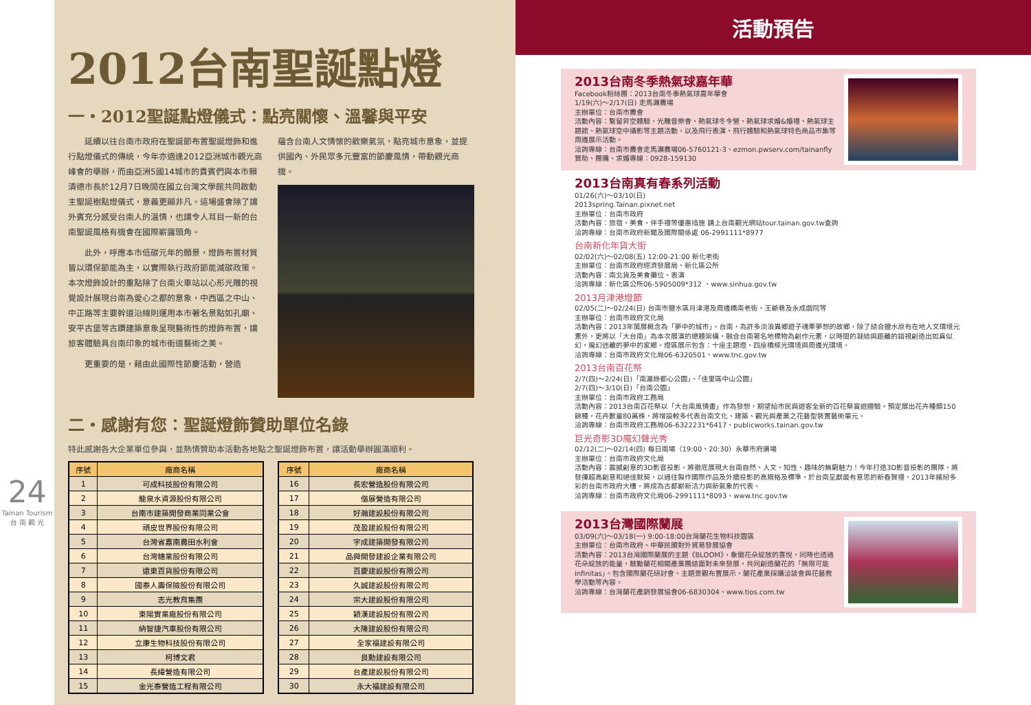24
Tainan Tourism
台 南 觀 光
2012台南聖誕點燈
一・2012聖誕點燈儀式：點亮關懷、溫馨與平安
延續以往台南市政府在聖誕節布置聖誕燈飾和進行點燈儀式的傳統，今年亦適逢2012亞洲城市觀光高峰會的舉辦，而由亞洲5國14城市的貴賓們與本市賴清德市長於12月7日晚間在國立台灣文學館共同啟動主聖誕樹點燈儀式，意義更顯非凡。這場盛會除了讓外賓充分感受台南人的溫情，也讓令人耳目一新的台南聖誕風格有機會在國際嶄露頭角。
此外，呼應本市低碳元年的願景，燈飾布置材質皆以環保節能為主，以實際執行政府節能減碳政策。本次燈飾設計的重點除了台南火車站以心形光雕的視覺設計展現台南為愛心之都的意象，中西區之中山、中正路等主要幹道沿線則運用本市著名景點如孔廟、安平古堡等古蹟建築意象呈現藝術性的燈飾布置，讓旅客體驗具台南印象的城市街道藝術之美。
更重要的是，藉由此國際性節慶活動，營造
蘊含台南人文情懷的歡樂氣氛，點亮城市意象，並提供國內、外民眾多元豐富的節慶風情，帶動觀光商機。
二・感謝有您：聖誕燈飾贊助單位名錄
特此感謝各大企業單位參與，並熱情贊助本活動各地點之聖誕燈飾布置，讓活動舉辦圓滿順利。
| 序號 | 廠商名稱 |
| --- | --- |
| 1 | 可成科技股份有限公司 |
| 2 | 龍泉水資源股份有限公司 |
| 3 | 台南市建築開發商業同業公會 |
| 4 | 頑皮世界股份有限公司 |
| 5 | 台灣省嘉南農田水利會 |
| 6 | 台灣糖業股份有限公司 |
| 7 | 遠東百貨股份有限公司 |
| 8 | 國泰人壽保險股份有限公司 |
| 9 | 志光教育集團 |
| 10 | 東陽實業廠股份有限公司 |
| 11 | 納智捷汽車股份有限公司 |
| 12 | 立康生物科技股份有限公司 |
| 13 | 柯博文君 |
| 14 | 長緯營造有限公司 |
| 15 | 金光泰營造工程有限公司 |
| 序號 | 廠商名稱 |
| --- | --- |
| 16 | 長宏營造股份有限公司 |
| 17 | 偕展營造有限公司 |
| 18 | 好瀚建設股份有限公司 |
| 19 | 茂盈建設股份有限公司 |
| 20 | 宇成建築開發有限公司 |
| 21 | 品舜開發建設企業有限公司 |
| 22 | 百慶建設股份有限公司 |
| 23 | 久誠建設股份有限公司 |
| 24 | 宗大建設股份有限公司 |
| 25 | 穎漢建設股份有限公司 |
| 26 | 大隆建設股份有限公司 |
| 27 | 全家福建設有限公司 |
| 28 | 良勳建設有限公司 |
| 29 | 台產建設股份有限公司 |
| 30 | 永大福建設有限公司 |
活動預告
2013台南冬季熱氣球嘉年華
Facebook粉絲團：2013台南冬季熱氣球嘉年華會
1/19(六)～2/17(日) 走馬瀨農場
主辦單位：台南市農會
活動內容：繫留昇空體驗、光雕音樂會、熱氣球冬令營、熱氣球求婚&婚禮、熱氣球主題館、熱氣球空中攝影等主題活動，以及飛行表演、飛行體驗和熱氣球特色商品市集等周邊展示活動。
洽詢專線：台南市農會走馬瀨農場06-5760121-3、ezmon.pwserv.com/tainanfly
贊助、團購、求婚專線：0928-159130
2013台南真有春系列活動
01/26(六)～03/10(日)
2013spring.Tainan.pixnet.net
主辦單位：台南市政府
活動內容：旅宿、美食、伴手禮等優惠措施 請上台南觀光網站tour.tainan.gov.tw查詢
洽詢專線：台南市政府新聞及國際關係處 06-2991111*8977
台南新化年貨大街
02/02(六)～02/08(五) 12:00-21:00 新化老街
主辦單位：台南市政府經濟發展局、新化區公所
活動內容：南北貨及美食攤位、表演
洽詢專線：新化區公所06-5905009*312 、www.sinhua.gov.tw
2013月津港燈節
02/05(二)～02/24(日) 台南市鹽水區月津港及周邊橋南老街、王爺巷及永成戲院等
主辦單位：台南市政府文化局
活動內容：2013年策展概念為「夢中的城市」。台南，為許多流浪異鄉遊子魂牽夢想的故鄉，除了結合鹽水原有在地人文環境元素外，更將以「大台南」為本次展演的總體架構，融合台南著名地標物為創作元素，以時間的凝結與距離的錯視創造出如真似幻，魔幻迷離的夢中的家鄉。燈區展示包含：十座主題燈、四座橋樑光環境與周邊光環境。
洽詢專線：台南市政府文化局06-6320501、www.tnc.gov.tw
2013台南百花祭
2/7(四)～2/24(日)「南瀛綠都心公園」、「佳里區中山公園」
2/7(四)～3/10(日)「台南公園」
主辦單位：台南市政府工務局
活動內容：2013台南百花祭以「大台南風情畫」作為發想，期望給市民與遊客全新的百花祭賞遊體驗。預定展出花卉種類150餘種，花卉數量80萬株，將增設較多代表台南文化、建築、觀光與產業之花藝型裝置藝術單元。
洽詢專線：台南市政府工務局06-6322231*6417、publicworks.tainan.gov.tw
巨光奇影3D魔幻聲光秀
02/12(二)～02/14(四) 每日兩場（19:00、20:30）永華市府廣場
主辦單位：台南市政府文化局
活動內容：震撼創意的3D影音投影，將徹底展現大台南自然、人文、知性、趣味的無窮魅力！今年打造3D影音投影的團隊，將發揮超高創意和絕佳默契，以過往製作國際作品及外牆投影的高規格及標準，於台南呈獻最有意思的新春賀禮，2013年繽紛多彩的台南市政府大樓，將成為古都嶄新活力與新氣象的代表。
洽詢專線：台南市政府文化局06-2991111*8093、www.tnc.gov.tw
2013台灣國際蘭展
03/09(六)～03/18(一) 9:00-18:00台灣蘭花生物科技園區
主辦單位：台南市政府、中華民國對外貿易發展協會
活動內容：2013台灣國際蘭展的主題《BLOOM》，象徵花朵綻放的喜悅，同時也透過花朵綻放的能量，鼓勵蘭花相關產業團結面對未來發展，共同創造蘭花的「無限可能 infinitas」。包含國際蘭花研討會、主題景觀布置展示、蘭花產業採購洽談會與花藝教學活動等內容。
洽詢專線：台灣蘭花產銷發展協會06-6830304、www.tios.com.tw